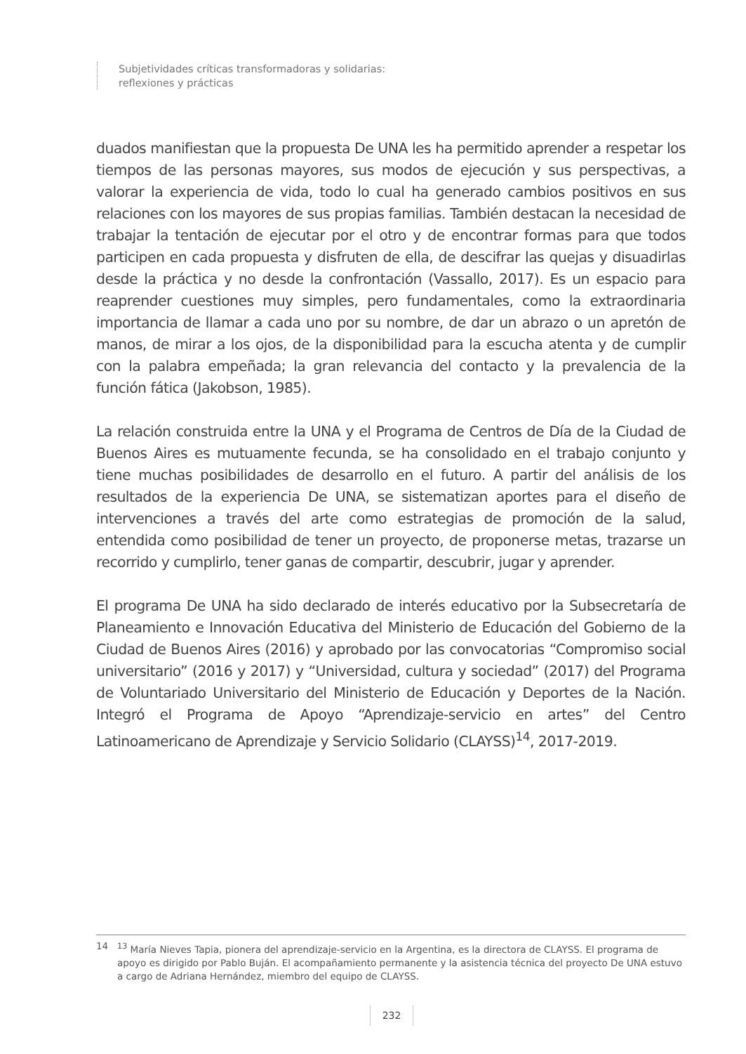Subjetividades críticas transformadoras y solidarias:
reflexiones y prácticas
duados manifiestan que la propuesta De UNA les ha permitido aprender a respetar los tiempos de las personas mayores, sus modos de ejecución y sus perspectivas, a valorar la experiencia de vida, todo lo cual ha generado cambios positivos en sus relaciones con los mayores de sus propias familias. También destacan la necesidad de trabajar la tentación de ejecutar por el otro y de encontrar formas para que todos participen en cada propuesta y disfruten de ella, de descifrar las quejas y disuadirlas desde la prácti­ca y no desde la confrontación (Vassallo, 2017). Es un espacio para reaprender cuestio­nes muy simples, pero fundamentales, como la extraordinaria importancia de llamar a cada uno por su nombre, de dar un abrazo o un apretón de manos, de mirar a los ojos, de la disponibilidad para la escucha atenta y de cumplir con la palabra empeñada; la gran relevancia del contacto y la prevalencia de la función fática (Jakobson, 1985).
La relación construida entre la UNA y el Programa de Centros de Día de la Ciudad de Buenos Aires es mutuamente fecunda, se ha consolidado en el trabajo conjunto y tiene muchas posibilidades de desarrollo en el futuro. A partir del análisis de los resultados de la experiencia De UNA, se sistematizan aportes para el diseño de intervenciones a través del arte como estrategias de promoción de la salud, entendida como posibi­lidad de tener un proyecto, de proponerse metas, trazarse un recorrido y cumplirlo, tener ganas de compartir, descubrir, jugar y aprender.
El programa De UNA ha sido declarado de interés educativo por la Subsecretaría de Planeamiento e Innovación Educativa del Ministerio de Educación del Gobierno de la Ciudad de Buenos Aires (2016) y aprobado por las convocatorias “Compromiso social universitario” (2016 y 2017) y “Universidad, cultura y sociedad” (2017) del Programa de Voluntariado Universitario del Ministerio de Educación y Deportes de la Nación. Integró el Programa de Apoyo “Aprendizaje-servicio en artes” del Centro Latinoamericano de Aprendizaje y Servicio Solidario (CLAYSS)<sup>14</sup>, 2017-2019.
14<sup>13</sup> María Nieves Tapia, pionera del aprendizaje-servicio en la Argentina, es la directora de CLAYSS. El programa de apoyo es dirigido por Pablo Buján. El acompañamiento permanente y la asistencia técnica del proyecto De UNA estuvo a cargo de Adriana Hernández, miembro del equipo de CLAYSS.
232